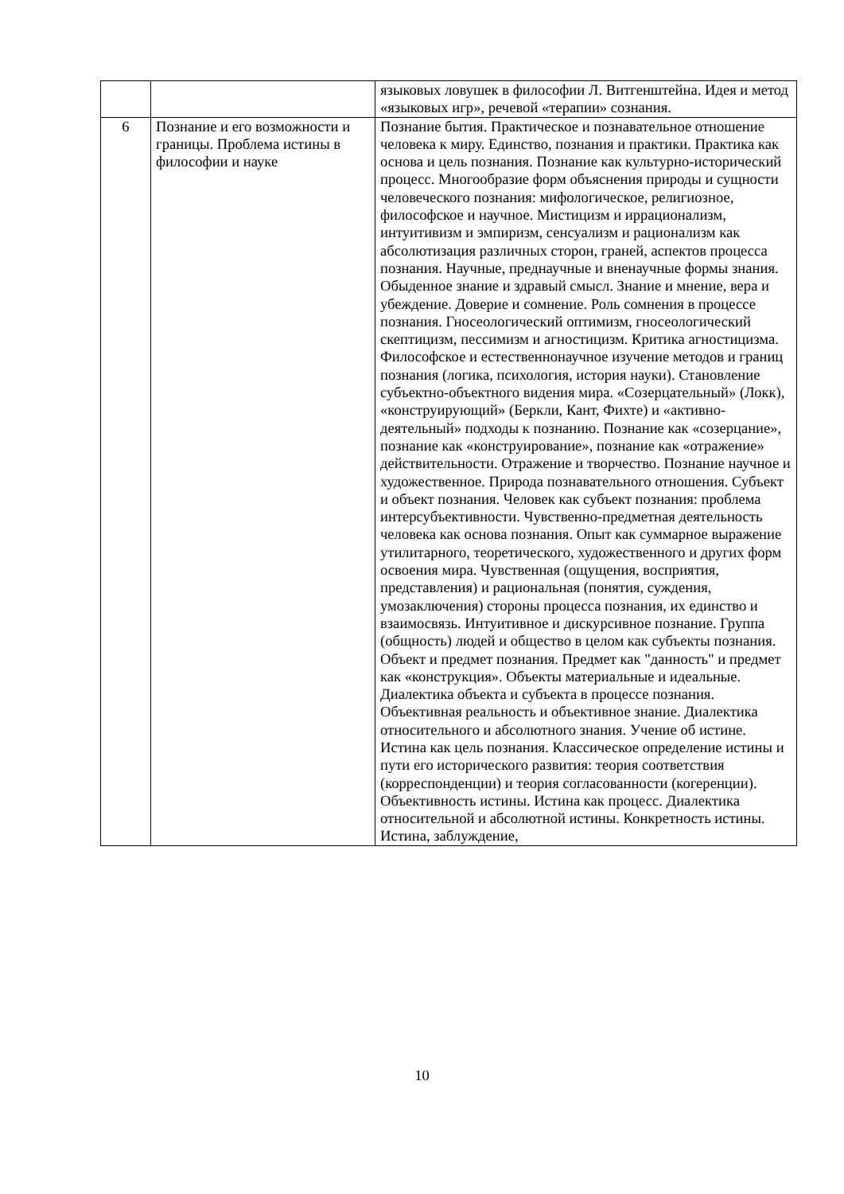| | | языковых ловушек в философии Л. Витгенштейна. Идея и метод «языковых игр», речевой «терапии» сознания. |
| 6 | Познание и его возможности и границы. Проблема истины в философии и науке | Познание бытия. Практическое и познавательное отношение человека к миру. Единство, познания и практики. Практика как основа и цель познания. Познание как культурно-исторический процесс. Многообразие форм объяснения природы и сущности человеческого познания: мифологическое, религиозное, философское и научное. Мистицизм и иррационализм, интуитивизм и эмпиризм, сенсуализм и рационализм как абсолютизация различных сторон, граней, аспектов процесса познания. Научные, преднаучные и вненаучные формы знания. Обыденное знание и здравый смысл. Знание и мнение, вера и убеждение. Доверие и сомнение. Роль сомнения в процессе познания. Гносеологический оптимизм, гносеологический скептицизм, пессимизм и агностицизм. Критика агностицизма. Философское и естественнонаучное изучение методов и границ познания (логика, психология, история науки). Становление субъектно-объектного видения мира. «Созерцательный» (Локк), «конструирующий» (Беркли, Кант, Фихте) и «активно-деятельный» подходы к познанию. Познание как «созерцание», познание как «конструирование», познание как «отражение» действительности. Отражение и творчество. Познание научное и художественное. Природа познавательного отношения. Субъект и объект познания. Человек как субъект познания: проблема интерсубъективности. Чувственно-предметная деятельность человека как основа познания. Опыт как суммарное выражение утилитарного, теоретического, художественного и других форм освоения мира. Чувственная (ощущения, восприятия, представления) и рациональная (понятия, суждения, умозаключения) стороны процесса познания, их единство и взаимосвязь. Интуитивное и дискурсивное познание. Группа (общность) людей и общество в целом как субъекты познания. Объект и предмет познания. Предмет как "данность" и предмет как «конструкция». Объекты материальные и идеальные. Диалектика объекта и субъекта в процессе познания. Объективная реальность и объективное знание. Диалектика относительного и абсолютного знания. Учение об истине. Истина как цель познания. Классическое определение истины и пути его исторического развития: теория соответствия (корреспонденции) и теория согласованности (когеренции). Объективность истины. Истина как процесс. Диалектика относительной и абсолютной истины. Конкретность истины. Истина, заблуждение, |
10